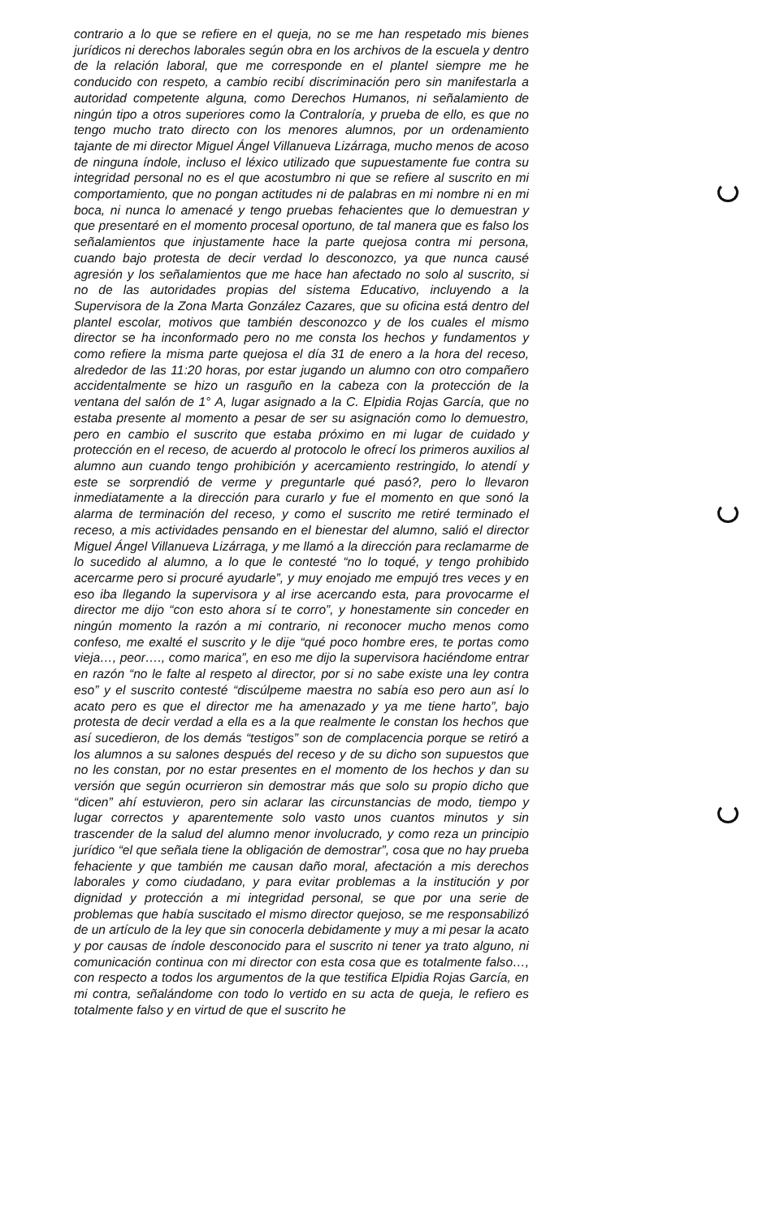contrario a lo que se refiere en el queja, no se me han respetado mis bienes jurídicos ni derechos laborales según obra en los archivos de la escuela y dentro de la relación laboral, que me corresponde en el plantel siempre me he conducido con respeto, a cambio recibí discriminación pero sin manifestarla a autoridad competente alguna, como Derechos Humanos, ni señalamiento de ningún tipo a otros superiores como la Contraloría, y prueba de ello, es que no tengo mucho trato directo con los menores alumnos, por un ordenamiento tajante de mi director Miguel Ángel Villanueva Lizárraga, mucho menos de acoso de ninguna índole, incluso el léxico utilizado que supuestamente fue contra su integridad personal no es el que acostumbro ni que se refiere al suscrito en mi comportamiento, que no pongan actitudes ni de palabras en mi nombre ni en mi boca, ni nunca lo amenacé y tengo pruebas fehacientes que lo demuestran y que presentaré en el momento procesal oportuno, de tal manera que es falso los señalamientos que injustamente hace la parte quejosa contra mi persona, cuando bajo protesta de decir verdad lo desconozco, ya que nunca causé agresión y los señalamientos que me hace han afectado no solo al suscrito, si no de las autoridades propias del sistema Educativo, incluyendo a la Supervisora de la Zona Marta González Cazares, que su oficina está dentro del plantel escolar, motivos que también desconozco y de los cuales el mismo director se ha inconformado pero no me consta los hechos y fundamentos y como refiere la misma parte quejosa el día 31 de enero a la hora del receso, alrededor de las 11:20 horas, por estar jugando un alumno con otro compañero accidentalmente se hizo un rasguño en la cabeza con la protección de la ventana del salón de 1° A, lugar asignado a la C. Elpidia Rojas García, que no estaba presente al momento a pesar de ser su asignación como lo demuestro, pero en cambio el suscrito que estaba próximo en mi lugar de cuidado y protección en el receso, de acuerdo al protocolo le ofrecí los primeros auxilios al alumno aun cuando tengo prohibición y acercamiento restringido, lo atendí y este se sorprendió de verme y preguntarle qué pasó?, pero lo llevaron inmediatamente a la dirección para curarlo y fue el momento en que sonó la alarma de terminación del receso, y como el suscrito me retiré terminado el receso, a mis actividades pensando en el bienestar del alumno, salió el director Miguel Ángel Villanueva Lizárraga, y me llamó a la dirección para reclamarme de lo sucedido al alumno, a lo que le contesté “no lo toqué, y tengo prohibido acercarme pero si procuré ayudarle”, y muy enojado me empujó tres veces y en eso iba llegando la supervisora y al irse acercando esta, para provocarme el director me dijo “con esto ahora sí te corro”, y honestamente sin conceder en ningún momento la razón a mi contrario, ni reconocer mucho menos como confeso, me exalté el suscrito y le dije “qué poco hombre eres, te portas como vieja…, peor…., como marica”, en eso me dijo la supervisora haciéndome entrar en razón “no le falte al respeto al director, por si no sabe existe una ley contra eso” y el suscrito contesté “discúlpeme maestra no sabía eso pero aun así lo acato pero es que el director me ha amenazado y ya me tiene harto”, bajo protesta de decir verdad a ella es a la que realmente le constan los hechos que así sucedieron, de los demás “testigos” son de complacencia porque se retiró a los alumnos a su salones después del receso y de su dicho son supuestos que no les constan, por no estar presentes en el momento de los hechos y dan su versión que según ocurrieron sin demostrar más que solo su propio dicho que “dicen” ahí estuvieron, pero sin aclarar las circunstancias de modo, tiempo y lugar correctos y aparentemente solo vasto unos cuantos minutos y sin trascender de la salud del alumno menor involucrado, y como reza un principio jurídico “el que señala tiene la obligación de demostrar”, cosa que no hay prueba fehaciente y que también me causan daño moral, afectación a mis derechos laborales y como ciudadano, y para evitar problemas a la institución y por dignidad y protección a mi integridad personal, se que por una serie de problemas que había suscitado el mismo director quejoso, se me responsabilizó de un artículo de la ley que sin conocerla debidamente y muy a mi pesar la acato y por causas de índole desconocido para el suscrito ni tener ya trato alguno, ni comunicación continua con mi director con esta cosa que es totalmente falso…, con respecto a todos los argumentos de la que testifica Elpidia Rojas García, en mi contra, señalándome con todo lo vertido en su acta de queja, le refiero es totalmente falso y en virtud de que el suscrito he